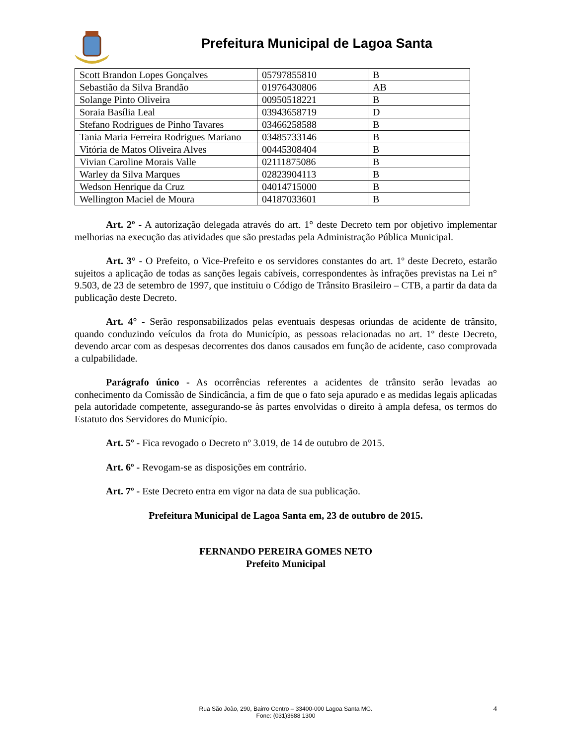Prefeitura Municipal de Lagoa Santa
| Scott Brandon Lopes Gonçalves | 05797855810 | B |
| Sebastião da Silva Brandão | 01976430806 | AB |
| Solange Pinto Oliveira | 00950518221 | B |
| Soraia Basília Leal | 03943658719 | D |
| Stefano Rodrigues de Pinho Tavares | 03466258588 | B |
| Tania Maria Ferreira Rodrigues Mariano | 03485733146 | B |
| Vitória de Matos Oliveira Alves | 00445308404 | B |
| Vivian Caroline Morais Valle | 02111875086 | B |
| Warley da Silva Marques | 02823904113 | B |
| Wedson Henrique da Cruz | 04014715000 | B |
| Wellington Maciel de Moura | 04187033601 | B |
Art. 2º - A autorização delegada através do art. 1° deste Decreto tem por objetivo implementar melhorias na execução das atividades que são prestadas pela Administração Pública Municipal.
Art. 3° - O Prefeito, o Vice-Prefeito e os servidores constantes do art. 1º deste Decreto, estarão sujeitos a aplicação de todas as sanções legais cabíveis, correspondentes às infrações previstas na Lei n° 9.503, de 23 de setembro de 1997, que instituiu o Código de Trânsito Brasileiro – CTB, a partir da data da publicação deste Decreto.
Art. 4° - Serão responsabilizados pelas eventuais despesas oriundas de acidente de trânsito, quando conduzindo veículos da frota do Município, as pessoas relacionadas no art. 1º deste Decreto, devendo arcar com as despesas decorrentes dos danos causados em função de acidente, caso comprovada a culpabilidade.
Parágrafo único - As ocorrências referentes a acidentes de trânsito serão levadas ao conhecimento da Comissão de Sindicância, a fim de que o fato seja apurado e as medidas legais aplicadas pela autoridade competente, assegurando-se às partes envolvidas o direito à ampla defesa, os termos do Estatuto dos Servidores do Município.
Art. 5º - Fica revogado o Decreto nº 3.019, de 14 de outubro de 2015.
Art. 6º - Revogam-se as disposições em contrário.
Art. 7º - Este Decreto entra em vigor na data de sua publicação.
Prefeitura Municipal de Lagoa Santa em, 23 de outubro de 2015.
FERNANDO PEREIRA GOMES NETO
Prefeito Municipal
Rua São João, 290, Bairro Centro – 33400-000 Lagoa Santa MG.
Fone: (031)3688 1300
4